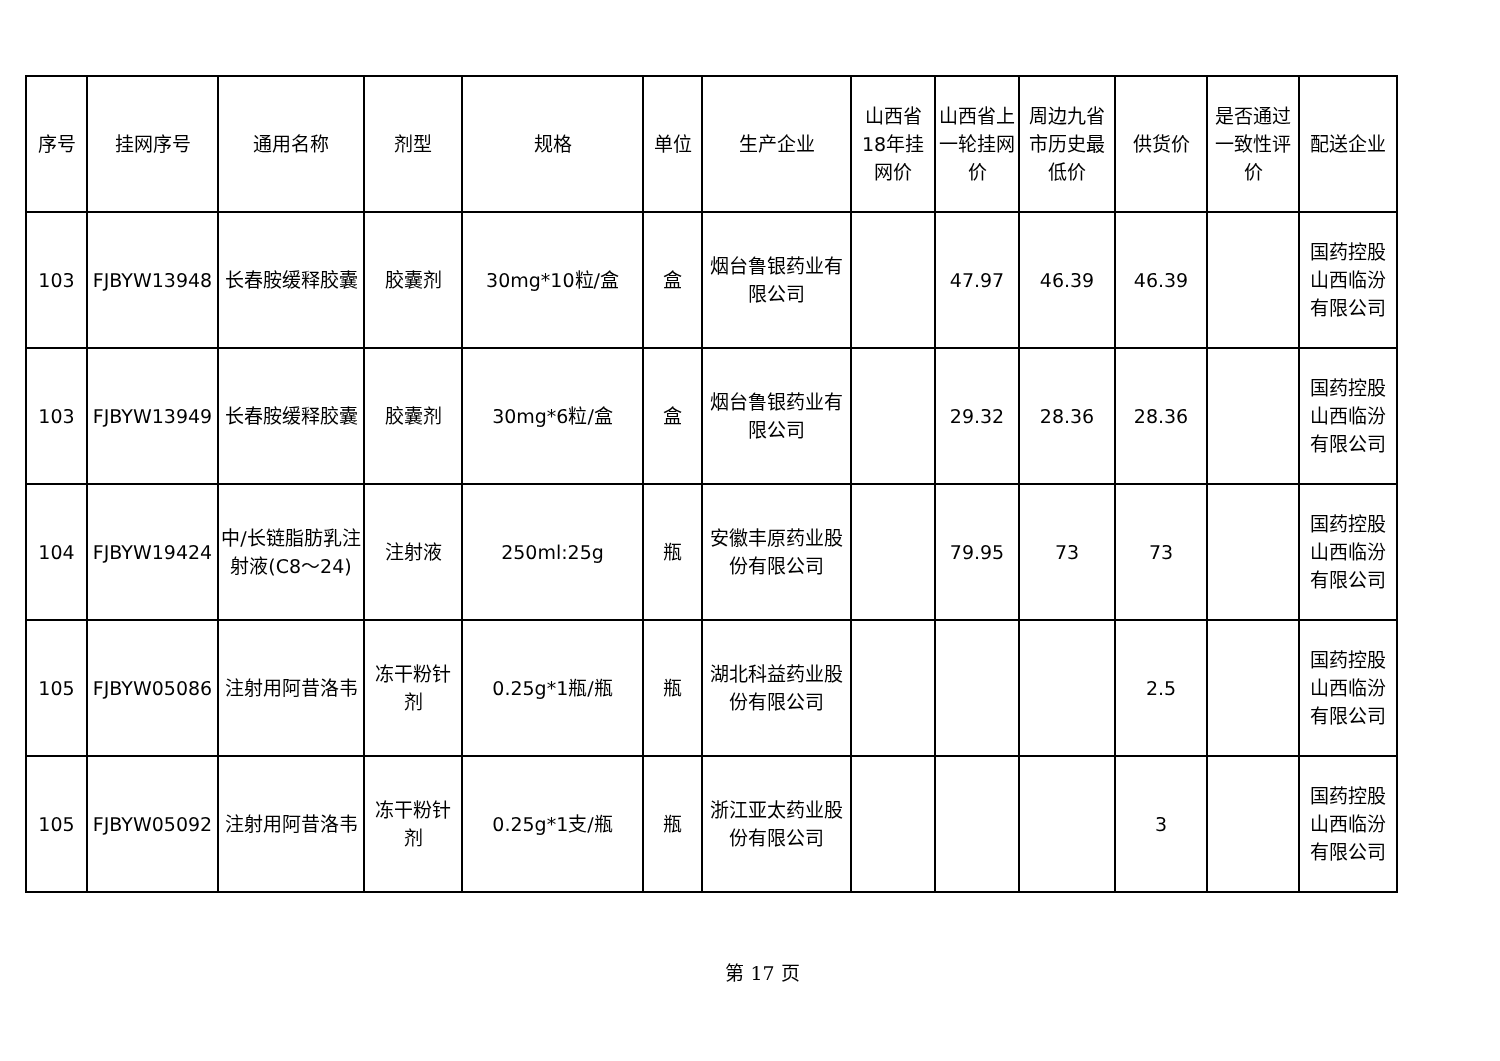| 序号 | 挂网序号 | 通用名称 | 剂型 | 规格 | 单位 | 生产企业 | 山西省18年挂网价 | 山西省上一轮挂网价 | 周边九省市历史最低价 | 供货价 | 是否通过一致性评价 | 配送企业 |
| --- | --- | --- | --- | --- | --- | --- | --- | --- | --- | --- | --- | --- |
| 103 | FJBYW13948 | 长春胺缓释胶囊 | 胶囊剂 | 30mg*10粒/盒 | 盒 | 烟台鲁银药业有限公司 | | 47.97 | 46.39 | 46.39 | | 国药控股山西临汾有限公司 |
| 103 | FJBYW13949 | 长春胺缓释胶囊 | 胶囊剂 | 30mg*6粒/盒 | 盒 | 烟台鲁银药业有限公司 | | 29.32 | 28.36 | 28.36 | | 国药控股山西临汾有限公司 |
| 104 | FJBYW19424 | 中/长链脂肪乳注射液(C8～24) | 注射液 | 250ml:25g | 瓶 | 安徽丰原药业股份有限公司 | | 79.95 | 73 | 73 | | 国药控股山西临汾有限公司 |
| 105 | FJBYW05086 | 注射用阿昔洛韦 | 冻干粉针剂 | 0.25g*1瓶/瓶 | 瓶 | 湖北科益药业股份有限公司 | | | | 2.5 | | 国药控股山西临汾有限公司 |
| 105 | FJBYW05092 | 注射用阿昔洛韦 | 冻干粉针剂 | 0.25g*1支/瓶 | 瓶 | 浙江亚太药业股份有限公司 | | | | 3 | | 国药控股山西临汾有限公司 |
第 17 页